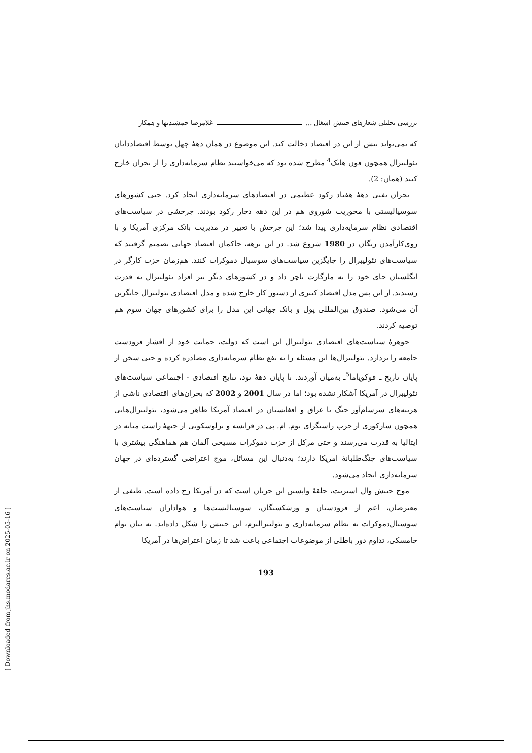بررسی تحلیلی شعارهای جنبش اشغال ... غلامرضا جمشیدیها و همکار
که نمی‌تواند بیش از این در اقتصاد دخالت کند. این موضوع در همان دهۀ چهل توسط اقتصاددانان نئولیبرال همچون فون هایک<sup>4</sup> مطرح شده بود که می‌خواستند نظام سرمایه‌داری را از بحران خارج کنند (همان: 2).
بحران نفتی دهۀ هفتاد رکود عظیمی در اقتصادهای سرمایه‌داری ایجاد کرد. حتی کشورهای سوسیالیستی با محوریت شوروی هم در این دهه دچار رکود بودند. چرخشی در سیاست‌های اقتصادی نظام سرمایه‌داری پیدا شد؛ این چرخش با تغییر در مدیریت بانک مرکزی آمریکا و با روی‌کارآمدن ریگان در 1980 شروع شد. در این برهه، حاکمان اقتصاد جهانی تصمیم گرفتند که سیاست‌های نئولیبرال را جایگزین سیاست‌های سوسیال دموکرات کنند. هم‌زمان حزب کارگر در انگلستان جای خود را به مارگارت تاچر داد و در کشورهای دیگر نیز افراد نئولیبرال به قدرت رسیدند. از این پس مدل اقتصاد کینزی از دستور کار خارج شده و مدل اقتصادی نئولیبرال جایگزین آن می‌شود. صندوق بین‌المللی پول و بانک جهانی این مدل را برای کشورهای جهان سوم هم توصیه کردند.
جوهرۀ سیاست‌های اقتصادی نئولیبرال این است که دولت، حمایت خود از اقشار فرودست جامعه را بردارد. نئولیبرال‌ها این مسئله را به نفع نظام سرمایه‌داری مصادره کرده و حتی سخن از پایان تاریخ ـ فوکویاما<sup>5</sup>ـ به‌میان آوردند. تا پایان دهۀ نود، نتایج اقتصادی - اجتماعی سیاست‌های نئولیبرال در آمریکا آشکار نشده بود؛ اما در سال 2001 و 2002 که بحران‌های اقتصادی ناشی از هزینه‌های سرسام‌آور جنگ با عراق و افغانستان در اقتصاد آمریکا ظاهر می‌شود، نئولیبرال‌هایی همچون سارکوزی از حزب راستگرای یوم. ام. پی در فرانسه و برلوسکونی از جبهۀ راست میانه در ایتالیا به قدرت می‌رسند و حتی مرکل از حزب دموکرات مسیحی آلمان هم هماهنگی بیشتری با سیاست‌های جنگ‌طلبانۀ امریکا دارند؛ به‌دنبال این مسائل، موج اعتراضی گسترده‌ای در جهان سرمایه‌داری ایجاد می‌شود.
موج جنبش وال استریت، حلقۀ واپسین این جریان است که در آمریکا رخ داده است. طیفی از معترضان، اعم از فرودستان و ورشکستگان، سوسیالیست‌ها و هواداران سیاست‌های سوسیال‌دموکرات به نظام سرمایه‌داری و نئولیبرالیزم، این جنبش را شکل داده‌اند. به بیان نوام چامسکی، تداوم دور باطلی از موضوعات اجتماعی باعث شد تا زمان اعتراض‌ها در آمریکا
193
[ Downloaded from jhs.modares.ac.ir on 2025-05-16 ]